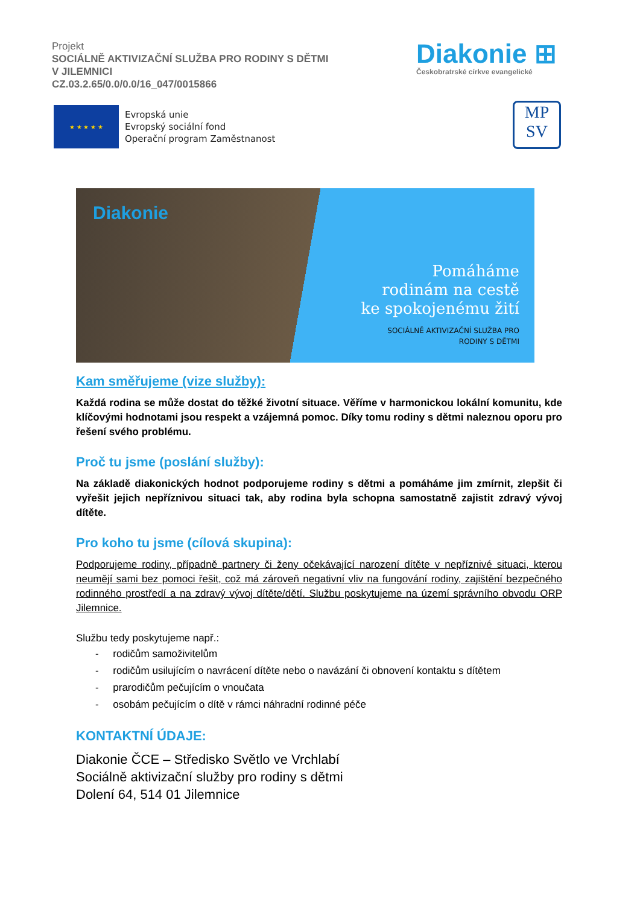Projekt
SOCIÁLNĚ AKTIVIZAČNÍ SLUŽBA PRO RODINY S DĚTMI
V JILEMNICI
CZ.03.2.65/0.0/0.0/16_047/0015866
Diakonie ⊞
Českobratrské církve evangelické
★ ★ ★ ★ ★
Evropská unie
Evropský sociální fond
Operační program Zaměstnanost
MP
SV
Diakonie
Pomáháme
rodinám na cestě
ke spokojenému žití
SOCIÁLNĚ AKTIVIZAČNÍ SLUŽBA PRO
RODINY S DĚTMI
Kam směřujeme (vize služby):
Každá rodina se může dostat do těžké životní situace. Věříme v harmonickou lokální komunitu, kde klíčovými hodnotami jsou respekt a vzájemná pomoc. Díky tomu rodiny s dětmi naleznou oporu pro řešení svého problému.
Proč tu jsme (poslání služby):
Na základě diakonických hodnot podporujeme rodiny s dětmi a pomáháme jim zmírnit, zlepšit či vyřešit jejich nepříznivou situaci tak, aby rodina byla schopna samostatně zajistit zdravý vývoj dítěte.
Pro koho tu jsme (cílová skupina):
Podporujeme rodiny, případně partnery či ženy očekávající narození dítěte v nepříznivé situaci, kterou neumějí sami bez pomoci řešit, což má zároveň negativní vliv na fungování rodiny, zajištění bezpečného rodinného prostředí a na zdravý vývoj dítěte/dětí. Službu poskytujeme na území správního obvodu ORP Jilemnice.
Službu tedy poskytujeme např.:
- rodičům samoživitelům
- rodičům usilujícím o navrácení dítěte nebo o navázání či obnovení kontaktu s dítětem
- prarodičům pečujícím o vnoučata
- osobám pečujícím o dítě v rámci náhradní rodinné péče
KONTAKTNÍ ÚDAJE:
Diakonie ČCE – Středisko Světlo ve Vrchlabí
Sociálně aktivizační služby pro rodiny s dětmi
Dolení 64, 514 01 Jilemnice